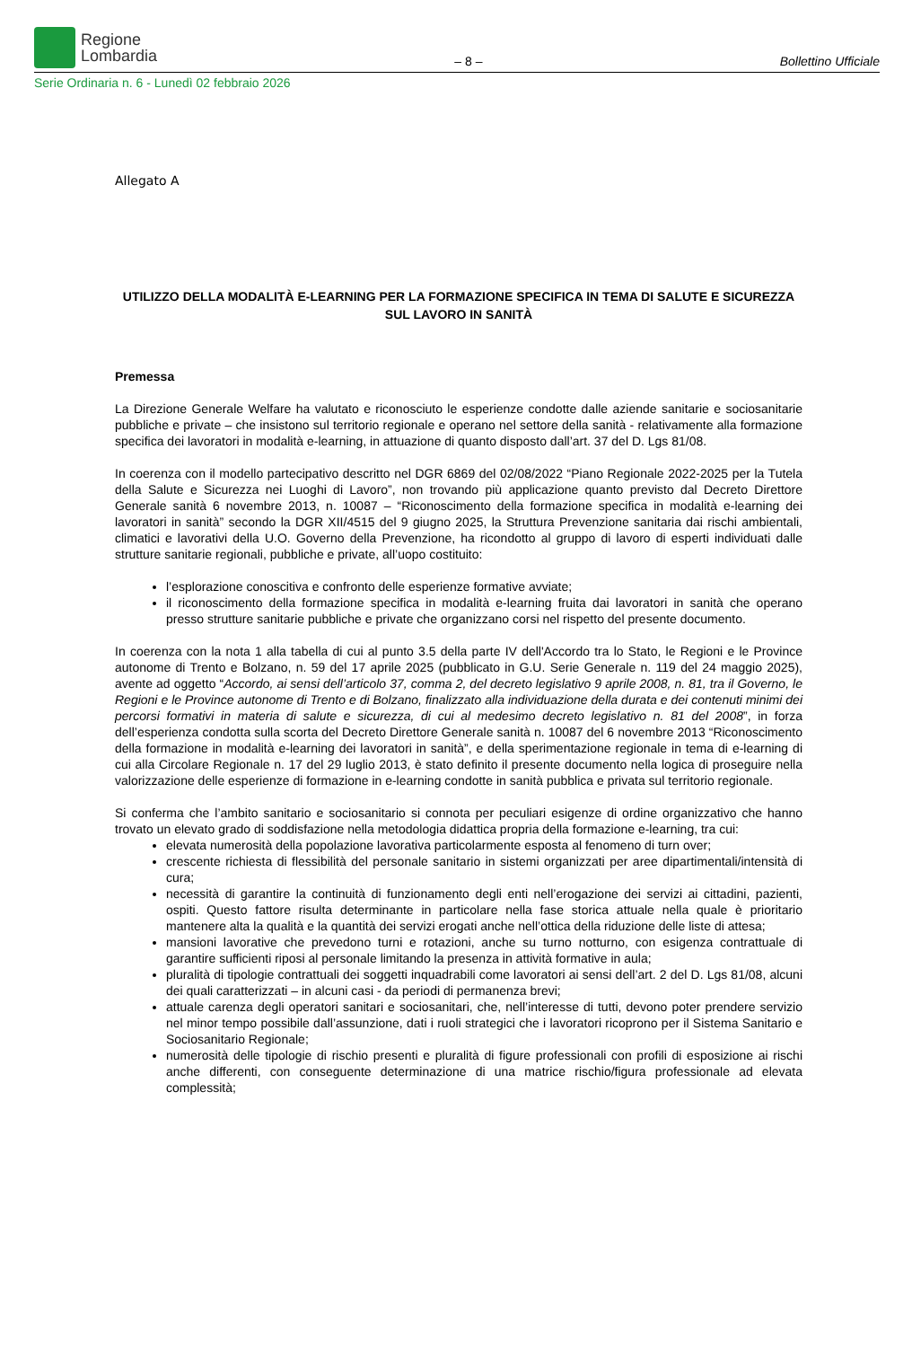Regione
Lombardia
– 8 –
Bollettino Ufficiale
Serie Ordinaria n. 6 - Lunedì 02 febbraio 2026
Allegato A
UTILIZZO DELLA MODALITÀ E-LEARNING PER LA FORMAZIONE SPECIFICA IN TEMA DI SALUTE E SICUREZZA SUL LAVORO IN SANITÀ
Premessa
La Direzione Generale Welfare ha valutato e riconosciuto le esperienze condotte dalle aziende sanitarie e sociosanitarie pubbliche e private – che insistono sul territorio regionale e operano nel settore della sanità - relativamente alla formazione specifica dei lavoratori in modalità e-learning, in attuazione di quanto disposto dall’art. 37 del D. Lgs 81/08.
In coerenza con il modello partecipativo descritto nel DGR 6869 del 02/08/2022 “Piano Regionale 2022-2025 per la Tutela della Salute e Sicurezza nei Luoghi di Lavoro”, non trovando più applicazione quanto previsto dal Decreto Direttore Generale sanità 6 novembre 2013, n. 10087 – “Riconoscimento della formazione specifica in modalità e-learning dei lavoratori in sanità” secondo la DGR XII/4515 del 9 giugno 2025, la Struttura Prevenzione sanitaria dai rischi ambientali, climatici e lavorativi della U.O. Governo della Prevenzione, ha ricondotto al gruppo di lavoro di esperti individuati dalle strutture sanitarie regionali, pubbliche e private, all’uopo costituito:
l’esplorazione conoscitiva e confronto delle esperienze formative avviate;
il riconoscimento della formazione specifica in modalità e-learning fruita dai lavoratori in sanità che operano presso strutture sanitarie pubbliche e private che organizzano corsi nel rispetto del presente documento.
In coerenza con la nota 1 alla tabella di cui al punto 3.5 della parte IV dell'Accordo tra lo Stato, le Regioni e le Province autonome di Trento e Bolzano, n. 59 del 17 aprile 2025 (pubblicato in G.U. Serie Generale n. 119 del 24 maggio 2025), avente ad oggetto “Accordo, ai sensi dell’articolo 37, comma 2, del decreto legislativo 9 aprile 2008, n. 81, tra il Governo, le Regioni e le Province autonome di Trento e di Bolzano, finalizzato alla individuazione della durata e dei contenuti minimi dei percorsi formativi in materia di salute e sicurezza, di cui al medesimo decreto legislativo n. 81 del 2008”, in forza dell’esperienza condotta sulla scorta del Decreto Direttore Generale sanità n. 10087 del 6 novembre 2013 “Riconoscimento della formazione in modalità e-learning dei lavoratori in sanità”, e della sperimentazione regionale in tema di e-learning di cui alla Circolare Regionale n. 17 del 29 luglio 2013, è stato definito il presente documento nella logica di proseguire nella valorizzazione delle esperienze di formazione in e-learning condotte in sanità pubblica e privata sul territorio regionale.
Si conferma che l’ambito sanitario e sociosanitario si connota per peculiari esigenze di ordine organizzativo che hanno trovato un elevato grado di soddisfazione nella metodologia didattica propria della formazione e-learning, tra cui:
elevata numerosità della popolazione lavorativa particolarmente esposta al fenomeno di turn over;
crescente richiesta di flessibilità del personale sanitario in sistemi organizzati per aree dipartimentali/intensità di cura;
necessità di garantire la continuità di funzionamento degli enti nell’erogazione dei servizi ai cittadini, pazienti, ospiti. Questo fattore risulta determinante in particolare nella fase storica attuale nella quale è prioritario mantenere alta la qualità e la quantità dei servizi erogati anche nell’ottica della riduzione delle liste di attesa;
mansioni lavorative che prevedono turni e rotazioni, anche su turno notturno, con esigenza contrattuale di garantire sufficienti riposi al personale limitando la presenza in attività formative in aula;
pluralità di tipologie contrattuali dei soggetti inquadrabili come lavoratori ai sensi dell’art. 2 del D. Lgs 81/08, alcuni dei quali caratterizzati – in alcuni casi - da periodi di permanenza brevi;
attuale carenza degli operatori sanitari e sociosanitari, che, nell’interesse di tutti, devono poter prendere servizio nel minor tempo possibile dall’assunzione, dati i ruoli strategici che i lavoratori ricoprono per il Sistema Sanitario e Sociosanitario Regionale;
numerosità delle tipologie di rischio presenti e pluralità di figure professionali con profili di esposizione ai rischi anche differenti, con conseguente determinazione di una matrice rischio/figura professionale ad elevata complessità;